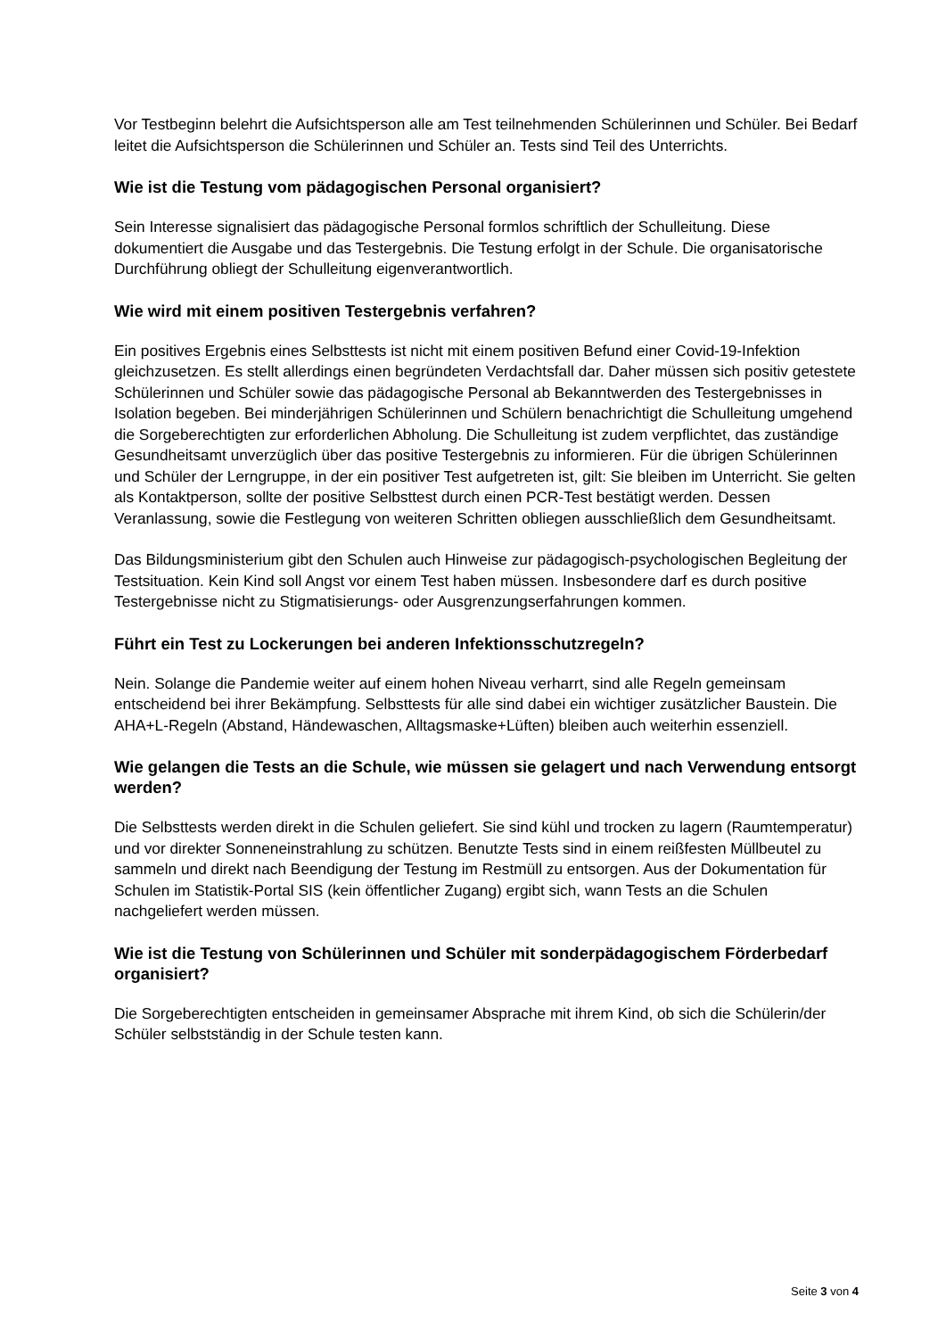Vor Testbeginn belehrt die Aufsichtsperson alle am Test teilnehmenden Schülerinnen und Schüler. Bei Bedarf leitet die Aufsichtsperson die Schülerinnen und Schüler an. Tests sind Teil des Unterrichts.
Wie ist die Testung vom pädagogischen Personal organisiert?
Sein Interesse signalisiert das pädagogische Personal formlos schriftlich der Schulleitung. Diese dokumentiert die Ausgabe und das Testergebnis. Die Testung erfolgt in der Schule. Die organisatorische Durchführung obliegt der Schulleitung eigenverantwortlich.
Wie wird mit einem positiven Testergebnis verfahren?
Ein positives Ergebnis eines Selbsttests ist nicht mit einem positiven Befund einer Covid-19-Infektion gleichzusetzen. Es stellt allerdings einen begründeten Verdachtsfall dar. Daher müssen sich positiv getestete Schülerinnen und Schüler sowie das pädagogische Personal ab Bekanntwerden des Testergebnisses in Isolation begeben. Bei minderjährigen Schülerinnen und Schülern benachrichtigt die Schulleitung umgehend die Sorgeberechtigten zur erforderlichen Abholung. Die Schulleitung ist zudem verpflichtet, das zuständige Gesundheitsamt unverzüglich über das positive Testergebnis zu informieren. Für die übrigen Schülerinnen und Schüler der Lerngruppe, in der ein positiver Test aufgetreten ist, gilt: Sie bleiben im Unterricht. Sie gelten als Kontaktperson, sollte der positive Selbsttest durch einen PCR-Test bestätigt werden. Dessen Veranlassung, sowie die Festlegung von weiteren Schritten obliegen ausschließlich dem Gesundheitsamt.
Das Bildungsministerium gibt den Schulen auch Hinweise zur pädagogisch-psychologischen Begleitung der Testsituation. Kein Kind soll Angst vor einem Test haben müssen. Insbesondere darf es durch positive Testergebnisse nicht zu Stigmatisierungs- oder Ausgrenzungserfahrungen kommen.
Führt ein Test zu Lockerungen bei anderen Infektionsschutzregeln?
Nein. Solange die Pandemie weiter auf einem hohen Niveau verharrt, sind alle Regeln gemeinsam entscheidend bei ihrer Bekämpfung. Selbsttests für alle sind dabei ein wichtiger zusätzlicher Baustein. Die AHA+L-Regeln (Abstand, Händewaschen, Alltagsmaske+Lüften) bleiben auch weiterhin essenziell.
Wie gelangen die Tests an die Schule, wie müssen sie gelagert und nach Verwendung entsorgt werden?
Die Selbsttests werden direkt in die Schulen geliefert. Sie sind kühl und trocken zu lagern (Raumtemperatur) und vor direkter Sonneneinstrahlung zu schützen. Benutzte Tests sind in einem reißfesten Müllbeutel zu sammeln und direkt nach Beendigung der Testung im Restmüll zu entsorgen. Aus der Dokumentation für Schulen im Statistik-Portal SIS (kein öffentlicher Zugang) ergibt sich, wann Tests an die Schulen nachgeliefert werden müssen.
Wie ist die Testung von Schülerinnen und Schüler mit sonderpädagogischem Förderbedarf organisiert?
Die Sorgeberechtigten entscheiden in gemeinsamer Absprache mit ihrem Kind, ob sich die Schülerin/der Schüler selbstständig in der Schule testen kann.
Seite 3 von 4